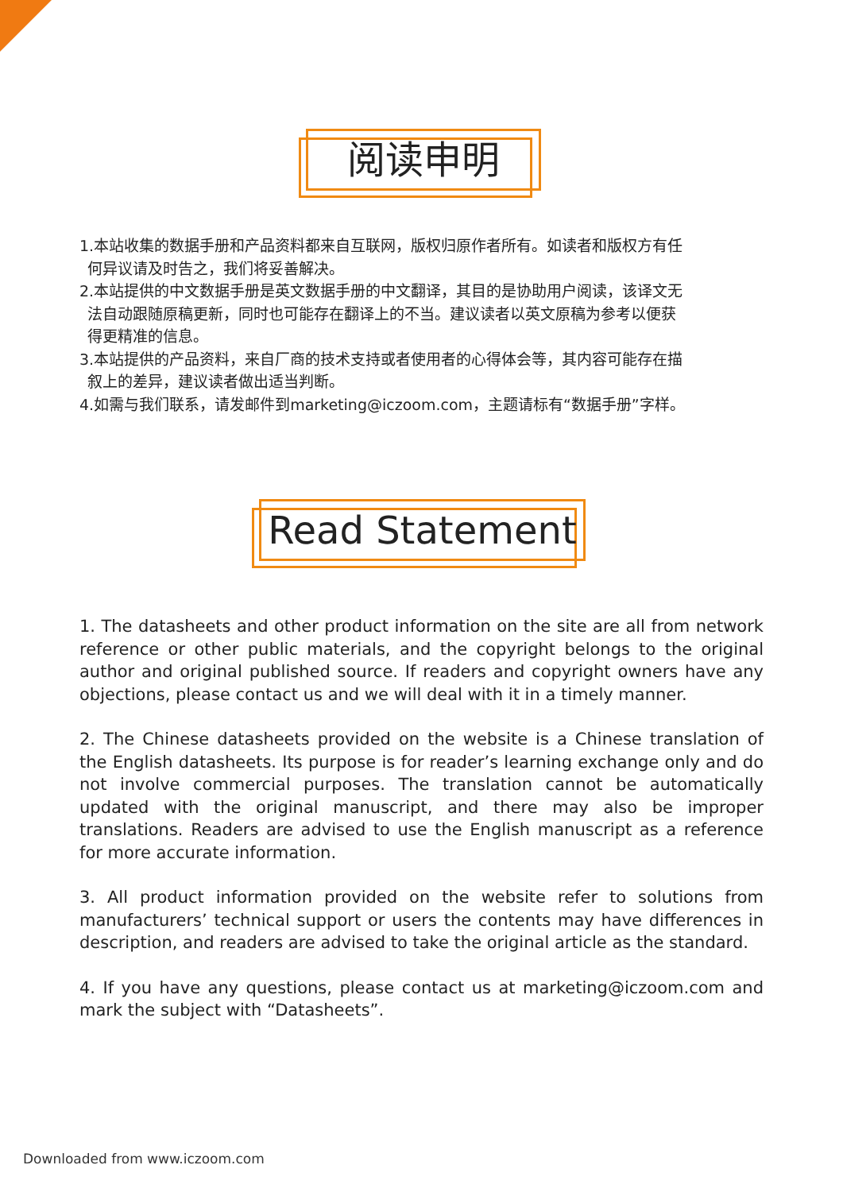阅读申明
1.本站收集的数据手册和产品资料都来自互联网，版权归原作者所有。如读者和版权方有任
何异议请及时告之，我们将妥善解决。
2.本站提供的中文数据手册是英文数据手册的中文翻译，其目的是协助用户阅读，该译文无
法自动跟随原稿更新，同时也可能存在翻译上的不当。建议读者以英文原稿为参考以便获
得更精准的信息。
3.本站提供的产品资料，来自厂商的技术支持或者使用者的心得体会等，其内容可能存在描
叙上的差异，建议读者做出适当判断。
4.如需与我们联系，请发邮件到marketing@iczoom.com，主题请标有“数据手册”字样。
Read Statement
1. The datasheets and other product information on the site are all from network reference or other public materials, and the copyright belongs to the original author and original published source. If readers and copyright owners have any objections, please contact us and we will deal with it in a timely manner.
2. The Chinese datasheets provided on the website is a Chinese translation of the English datasheets. Its purpose is for reader’s learning exchange only and do not involve commercial purposes. The translation cannot be automatically updated with the original manuscript, and there may also be improper translations. Readers are advised to use the English manuscript as a reference for more accurate information.
3. All product information provided on the website refer to solutions from manufacturers’ technical support or users the contents may have differences in description, and readers are advised to take the original article as the standard.
4. If you have any questions, please contact us at marketing@iczoom.com and mark the subject with “Datasheets”.
Downloaded from www.iczoom.com